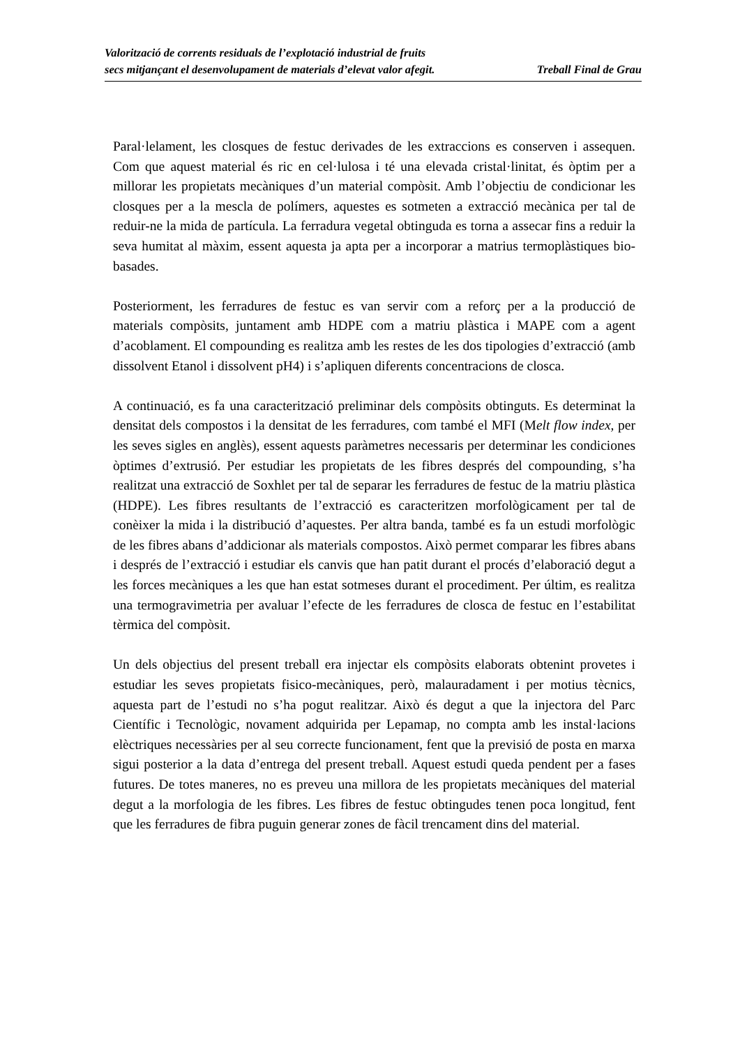Valorització de corrents residuals de l’explotació industrial de fruits
secs mitjançant el desenvolupament de materials d’elevat valor afegit.
Treball Final de Grau
Paral·lelament, les closques de festuc derivades de les extraccions es conserven i assequen. Com que aquest material és ric en cel·lulosa i té una elevada cristal·linitat, és òptim per a millorar les propietats mecàniques d’un material compòsit. Amb l’objectiu de condicionar les closques per a la mescla de polímers, aquestes es sotmeten a extracció mecànica per tal de reduir-ne la mida de partícula. La ferradura vegetal obtinguda es torna a assecar fins a reduir la seva humitat al màxim, essent aquesta ja apta per a incorporar a matrius termoplàstiques bio-basades.
Posteriorment, les ferradures de festuc es van servir com a reforç per a la producció de materials compòsits, juntament amb HDPE com a matriu plàstica i MAPE com a agent d’acoblament. El compounding es realitza amb les restes de les dos tipologies d’extracció (amb dissolvent Etanol i dissolvent pH4) i s’apliquen diferents concentracions de closca.
A continuació, es fa una caracterització preliminar dels compòsits obtinguts. Es determinat la densitat dels compostos i la densitat de les ferradures, com també el MFI (Melt flow index, per les seves sigles en anglès), essent aquests paràmetres necessaris per determinar les condiciones òptimes d’extrusió. Per estudiar les propietats de les fibres després del compounding, s’ha realitzat una extracció de Soxhlet per tal de separar les ferradures de festuc de la matriu plàstica (HDPE). Les fibres resultants de l’extracció es caracteritzen morfològicament per tal de conèixer la mida i la distribució d’aquestes. Per altra banda, també es fa un estudi morfològic de les fibres abans d’addicionar als materials compostos. Això permet comparar les fibres abans i després de l’extracció i estudiar els canvis que han patit durant el procés d’elaboració degut a les forces mecàniques a les que han estat sotmeses durant el procediment. Per últim, es realitza una termogravimetria per avaluar l’efecte de les ferradures de closca de festuc en l’estabilitat tèrmica del compòsit.
Un dels objectius del present treball era injectar els compòsits elaborats obtenint provetes i estudiar les seves propietats fisico-mecàniques, però, malauradament i per motius tècnics, aquesta part de l’estudi no s’ha pogut realitzar. Això és degut a que la injectora del Parc Científic i Tecnològic, novament adquirida per Lepamap, no compta amb les instal·lacions elèctriques necessàries per al seu correcte funcionament, fent que la previsió de posta en marxa sigui posterior a la data d’entrega del present treball. Aquest estudi queda pendent per a fases futures. De totes maneres, no es preveu una millora de les propietats mecàniques del material degut a la morfologia de les fibres. Les fibres de festuc obtingudes tenen poca longitud, fent que les ferradures de fibra puguin generar zones de fàcil trencament dins del material.